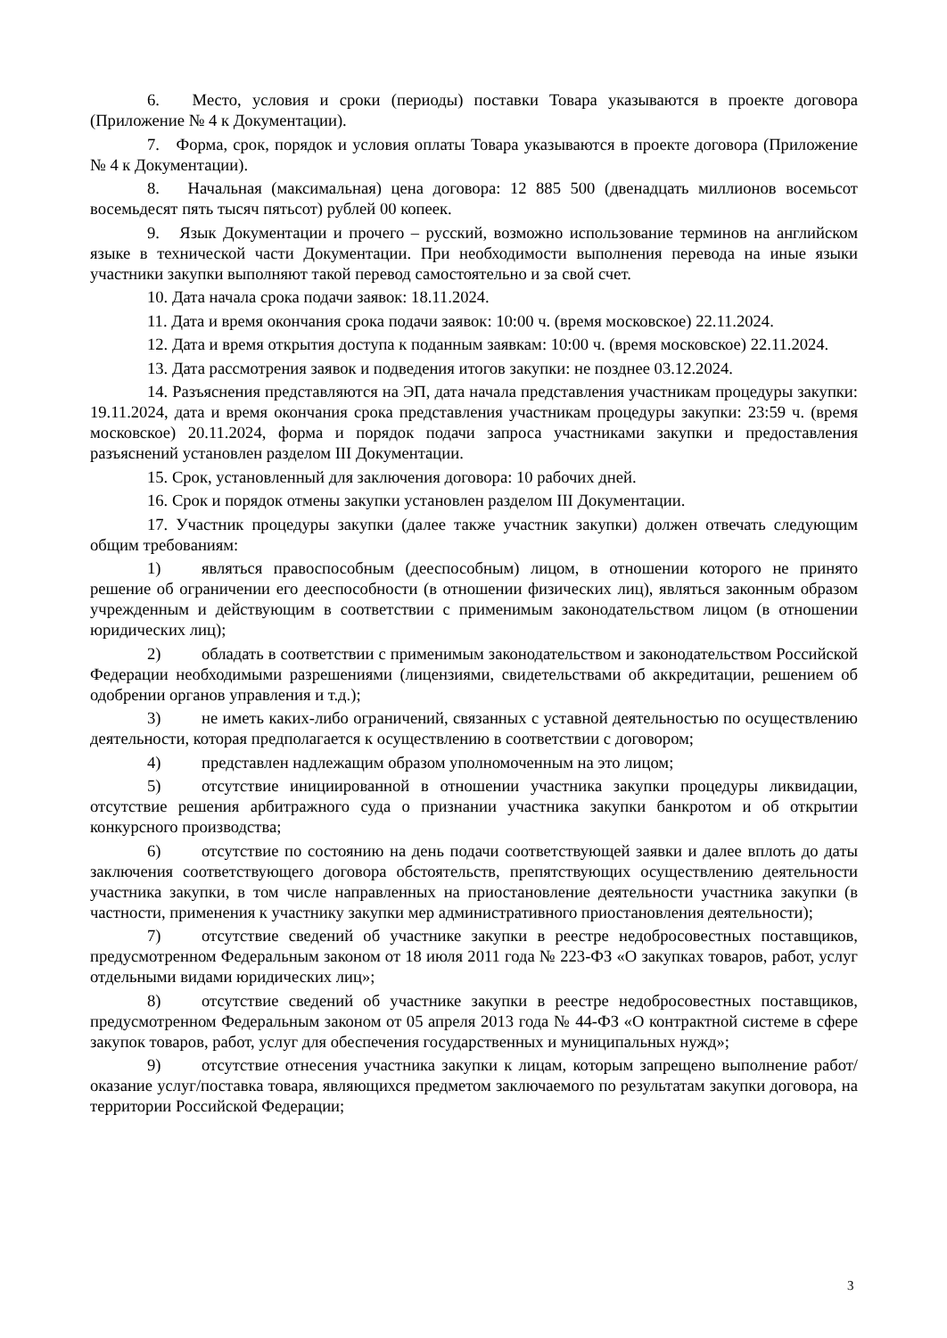6. Место, условия и сроки (периоды) поставки Товара указываются в проекте договора (Приложение № 4 к Документации).
7. Форма, срок, порядок и условия оплаты Товара указываются в проекте договора (Приложение № 4 к Документации).
8. Начальная (максимальная) цена договора: 12 885 500 (двенадцать миллионов восемьсот восемьдесят пять тысяч пятьсот) рублей 00 копеек.
9. Язык Документации и прочего – русский, возможно использование терминов на английском языке в технической части Документации. При необходимости выполнения перевода на иные языки участники закупки выполняют такой перевод самостоятельно и за свой счет.
10. Дата начала срока подачи заявок: 18.11.2024.
11. Дата и время окончания срока подачи заявок: 10:00 ч. (время московское) 22.11.2024.
12. Дата и время открытия доступа к поданным заявкам: 10:00 ч. (время московское) 22.11.2024.
13. Дата рассмотрения заявок и подведения итогов закупки: не позднее 03.12.2024.
14. Разъяснения представляются на ЭП, дата начала представления участникам процедуры закупки: 19.11.2024, дата и время окончания срока представления участникам процедуры закупки: 23:59 ч. (время московское) 20.11.2024, форма и порядок подачи запроса участниками закупки и предоставления разъяснений установлен разделом III Документации.
15. Срок, установленный для заключения договора: 10 рабочих дней.
16. Срок и порядок отмены закупки установлен разделом III Документации.
17. Участник процедуры закупки (далее также участник закупки) должен отвечать следующим общим требованиям:
1) являться правоспособным (дееспособным) лицом, в отношении которого не принято решение об ограничении его дееспособности (в отношении физических лиц), являться законным образом учрежденным и действующим в соответствии с применимым законодательством лицом (в отношении юридических лиц);
2) обладать в соответствии с применимым законодательством и законодательством Российской Федерации необходимыми разрешениями (лицензиями, свидетельствами об аккредитации, решением об одобрении органов управления и т.д.);
3) не иметь каких-либо ограничений, связанных с уставной деятельностью по осуществлению деятельности, которая предполагается к осуществлению в соответствии с договором;
4) представлен надлежащим образом уполномоченным на это лицом;
5) отсутствие инициированной в отношении участника закупки процедуры ликвидации, отсутствие решения арбитражного суда о признании участника закупки банкротом и об открытии конкурсного производства;
6) отсутствие по состоянию на день подачи соответствующей заявки и далее вплоть до даты заключения соответствующего договора обстоятельств, препятствующих осуществлению деятельности участника закупки, в том числе направленных на приостановление деятельности участника закупки (в частности, применения к участнику закупки мер административного приостановления деятельности);
7) отсутствие сведений об участнике закупки в реестре недобросовестных поставщиков, предусмотренном Федеральным законом от 18 июля 2011 года № 223-ФЗ «О закупках товаров, работ, услуг отдельными видами юридических лиц»;
8) отсутствие сведений об участнике закупки в реестре недобросовестных поставщиков, предусмотренном Федеральным законом от 05 апреля 2013 года № 44-ФЗ «О контрактной системе в сфере закупок товаров, работ, услуг для обеспечения государственных и муниципальных нужд»;
9) отсутствие отнесения участника закупки к лицам, которым запрещено выполнение работ/оказание услуг/поставка товара, являющихся предметом заключаемого по результатам закупки договора, на территории Российской Федерации;
3